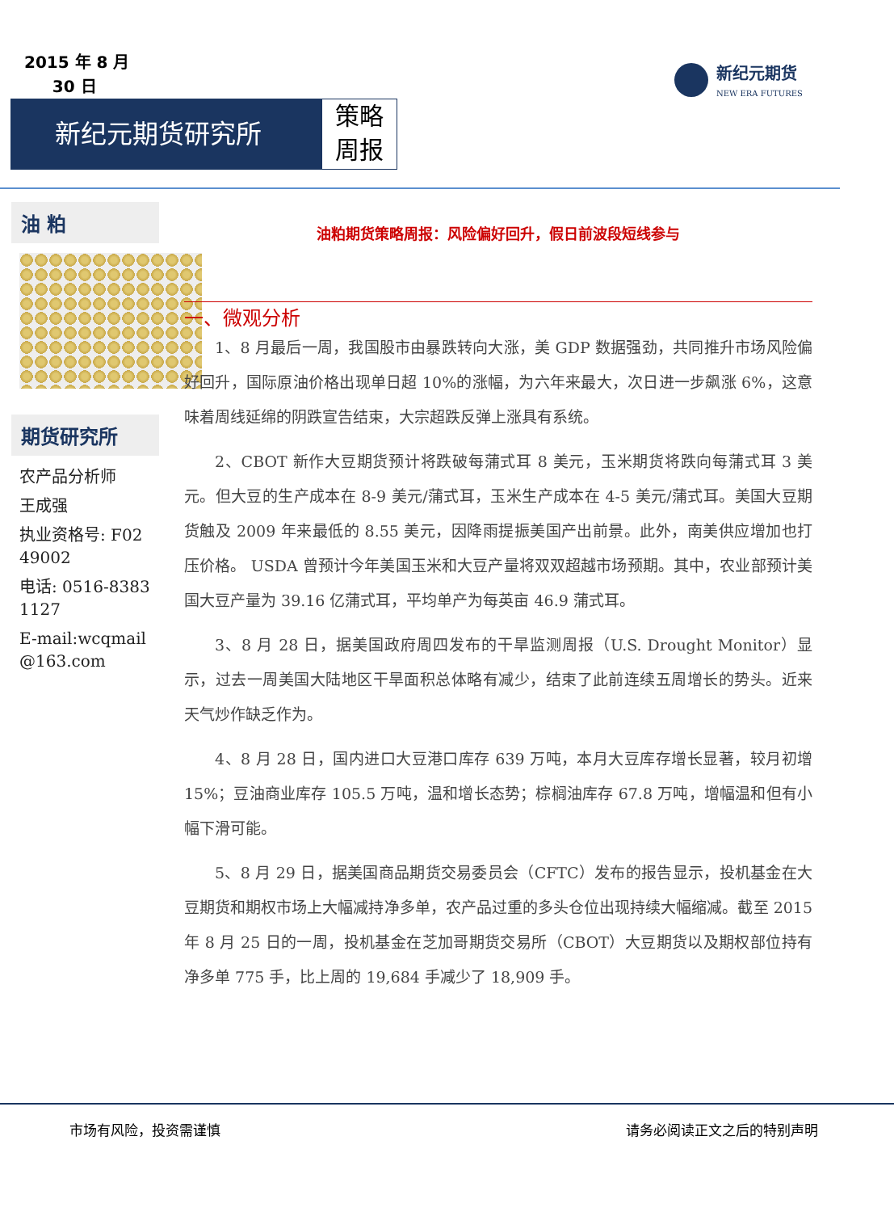2015 年 8 月
30 日
新纪元期货研究所
策略
周报
新纪元期货
NEW ERA FUTURES
油 粕
期货研究所
农产品分析师
王成强
执业资格号: F0249002
电话: 0516-83831127
E-mail:wcqmail@163.com
油粕期货策略周报：风险偏好回升，假日前波段短线参与
一、微观分析
1、8 月最后一周，我国股市由暴跌转向大涨，美 GDP 数据强劲，共同推升市场风险偏好回升，国际原油价格出现单日超 10%的涨幅，为六年来最大，次日进一步飙涨 6%，这意味着周线延绵的阴跌宣告结束，大宗超跌反弹上涨具有系统。
2、CBOT 新作大豆期货预计将跌破每蒲式耳 8 美元，玉米期货将跌向每蒲式耳 3 美元。但大豆的生产成本在 8-9 美元/蒲式耳，玉米生产成本在 4-5 美元/蒲式耳。美国大豆期货触及 2009 年来最低的 8.55 美元，因降雨提振美国产出前景。此外，南美供应增加也打压价格。 USDA 曾预计今年美国玉米和大豆产量将双双超越市场预期。其中，农业部预计美国大豆产量为 39.16 亿蒲式耳，平均单产为每英亩 46.9 蒲式耳。
3、8 月 28 日，据美国政府周四发布的干旱监测周报（U.S. Drought Monitor）显示，过去一周美国大陆地区干旱面积总体略有减少，结束了此前连续五周增长的势头。近来天气炒作缺乏作为。
4、8 月 28 日，国内进口大豆港口库存 639 万吨，本月大豆库存增长显著，较月初增 15%；豆油商业库存 105.5 万吨，温和增长态势；棕榈油库存 67.8 万吨，增幅温和但有小幅下滑可能。
5、8 月 29 日，据美国商品期货交易委员会（CFTC）发布的报告显示，投机基金在大豆期货和期权市场上大幅减持净多单，农产品过重的多头仓位出现持续大幅缩减。截至 2015 年 8 月 25 日的一周，投机基金在芝加哥期货交易所（CBOT）大豆期货以及期权部位持有净多单 775 手，比上周的 19,684 手减少了 18,909 手。
市场有风险，投资需谨慎 请务必阅读正文之后的特别声明